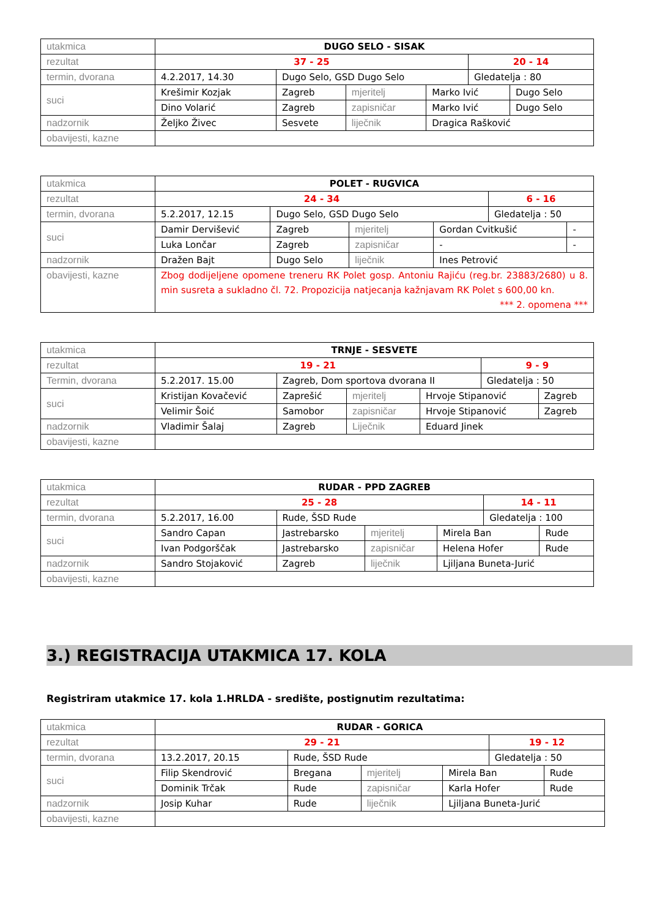| utakmica | DUGO SELO - SISAK | | | | | |
| rezultat | 37 - 25 | | | | 20 - 14 | |
| termin, dvorana | 4.2.2017, 14.30 | Dugo Selo, GSD Dugo Selo | | | Gledatelja : 80 | |
| suci | Krešimir Kozjak | Zagreb | mjeritelj | Marko Ivić | | Dugo Selo |
| | Dino Volarić | Zagreb | zapisničar | Marko Ivić | | Dugo Selo |
| nadzornik | Željko Živec | Sesvete | liječnik | Dragica Rašković | | |
| obavijesti, kazne | | | | | | |
| utakmica | POLET - RUGVICA | | | | | |
| rezultat | 24 - 34 | | | | 6 - 16 | |
| termin, dvorana | 5.2.2017, 12.15 | Dugo Selo, GSD Dugo Selo | | | Gledatelja : 50 | |
| suci | Damir Dervišević | Zagreb | mjeritelj | Gordan Cvitkušić | | - |
| | Luka Lončar | Zagreb | zapisničar | - | | - |
| nadzornik | Dražen Bajt | Dugo Selo | liječnik | Ines Petrović | | |
| obavijesti, kazne | Zbog dodijeljene opomene treneru RK Polet gosp. Antoniu Rajiću (reg.br. 23883/2680) u 8. min susreta a sukladno čl. 72. Propozicija natjecanja kažnjavam RK Polet s 600,00 kn. *** 2. opomena *** | | | | | |
| utakmica | TRNJE - SESVETE | | | | | |
| rezultat | 19 - 21 | | | | 9 - 9 | |
| Termin, dvorana | 5.2.2017. 15.00 | Zagreb, Dom sportova dvorana II | | | Gledatelja : 50 | |
| suci | Kristijan Kovačević | Zaprešić | mjeritelj | Hrvoje Stipanović | | Zagreb |
| | Velimir Šoić | Samobor | zapisničar | Hrvoje Stipanović | | Zagreb |
| nadzornik | Vladimir Šalaj | Zagreb | Liječnik | Eduard Jinek | | |
| obavijesti, kazne | | | | | | |
| utakmica | RUDAR - PPD ZAGREB | | | | | |
| rezultat | 25 - 28 | | | | 14 - 11 | |
| termin, dvorana | 5.2.2017, 16.00 | Rude, ŠSD Rude | | | Gledatelja : 100 | |
| suci | Sandro Capan | Jastrebarsko | mjeritelj | Mirela Ban | | Rude |
| | Ivan Podgorščak | Jastrebarsko | zapisničar | Helena Hofer | | Rude |
| nadzornik | Sandro Stojaković | Zagreb | liječnik | Ljiljana Buneta-Jurić | | |
| obavijesti, kazne | | | | | | |
3.) REGISTRACIJA UTAKMICA 17. KOLA
Registriram utakmice 17. kola 1.HRLDA - središte, postignutim rezultatima:
| utakmica | RUDAR - GORICA | | | | | |
| rezultat | 29 - 21 | | | | 19 - 12 | |
| termin, dvorana | 13.2.2017, 20.15 | Rude, ŠSD Rude | | | Gledatelja : 50 | |
| suci | Filip Skendrović | Bregana | mjeritelj | Mirela Ban | | Rude |
| | Dominik Trčak | Rude | zapisničar | Karla Hofer | | Rude |
| nadzornik | Josip Kuhar | Rude | liječnik | Ljiljana Buneta-Jurić | | |
| obavijesti, kazne | | | | | | |